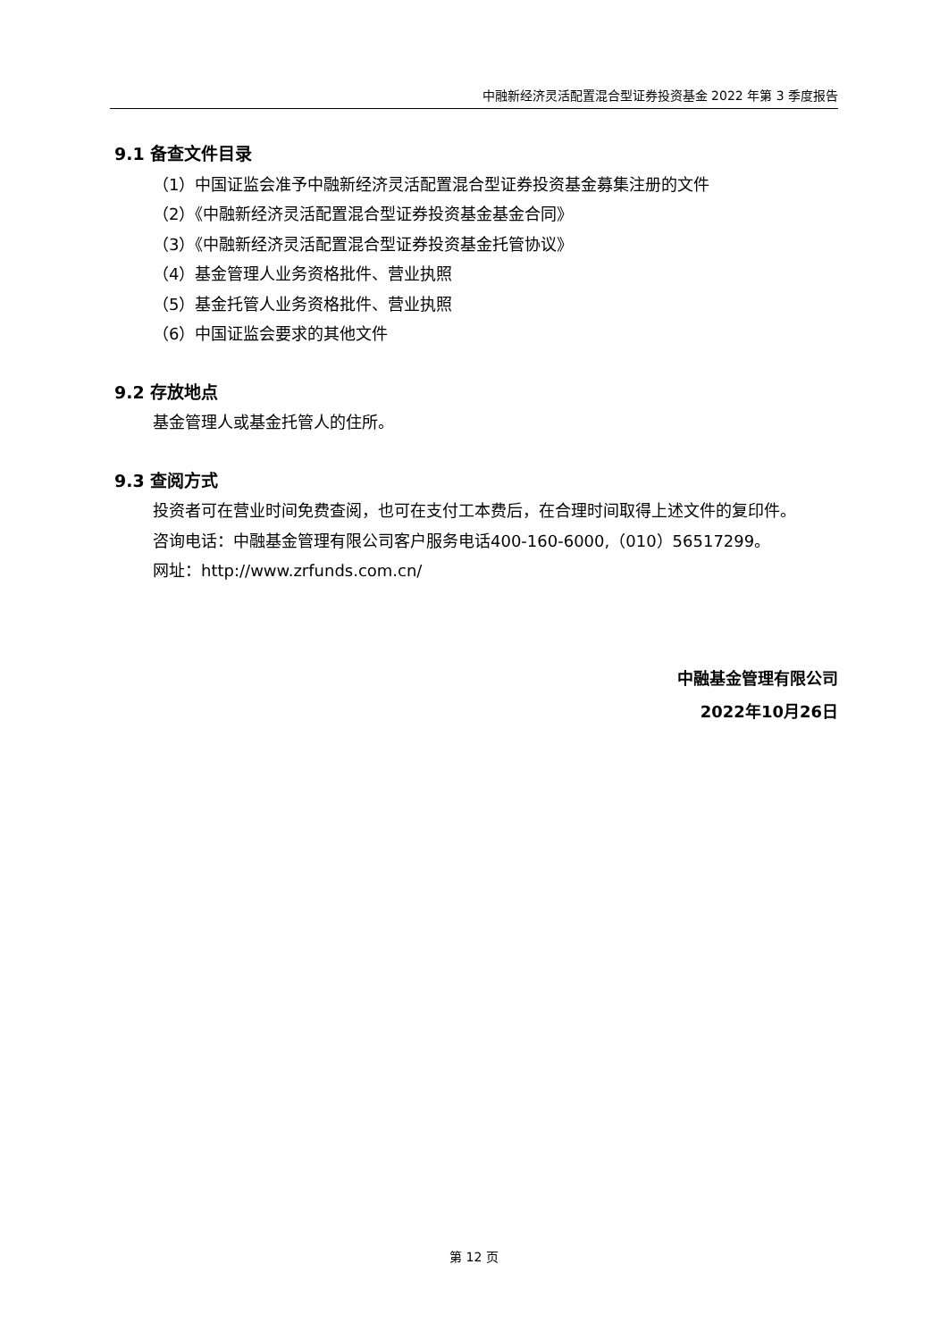中融新经济灵活配置混合型证券投资基金 2022 年第 3 季度报告
9.1 备查文件目录
（1）中国证监会准予中融新经济灵活配置混合型证券投资基金募集注册的文件
（2）《中融新经济灵活配置混合型证券投资基金基金合同》
（3）《中融新经济灵活配置混合型证券投资基金托管协议》
（4）基金管理人业务资格批件、营业执照
（5）基金托管人业务资格批件、营业执照
（6）中国证监会要求的其他文件
9.2 存放地点
基金管理人或基金托管人的住所。
9.3 查阅方式
投资者可在营业时间免费查阅，也可在支付工本费后，在合理时间取得上述文件的复印件。
咨询电话：中融基金管理有限公司客户服务电话400-160-6000,（010）56517299。
网址：http://www.zrfunds.com.cn/
中融基金管理有限公司
2022年10月26日
第 12 页